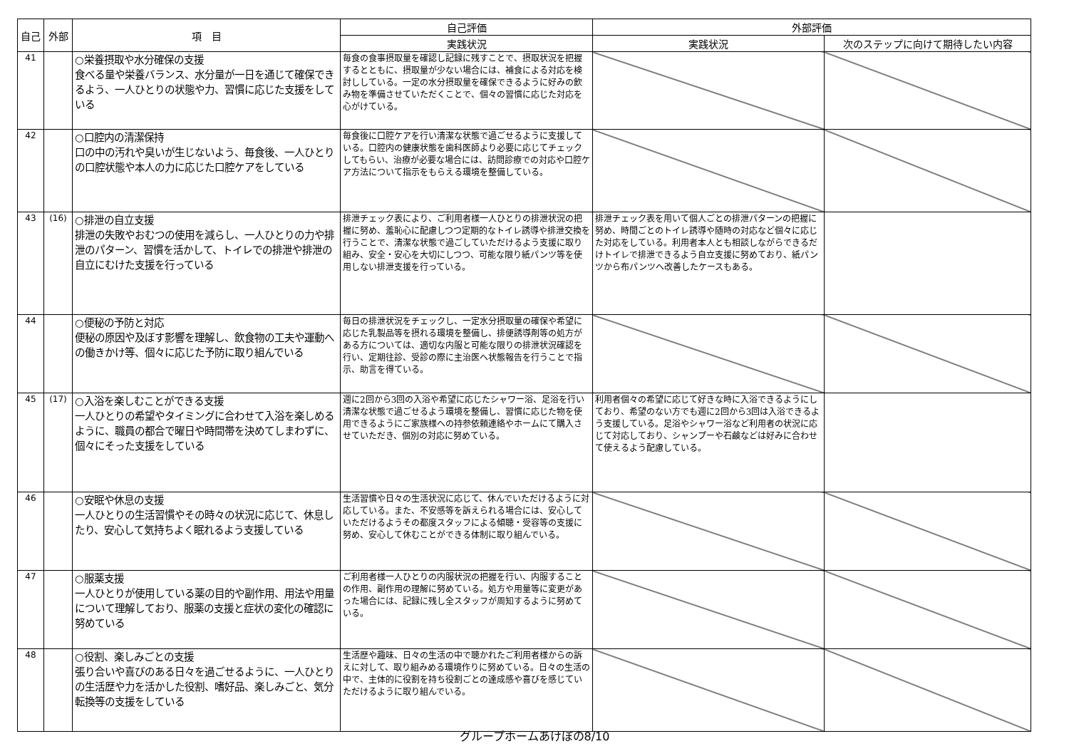| 自己 | 外部 | 項 目 | 自己評価 | 外部評価 | |
| --- | --- | --- | --- | --- | --- |
| | | | 実践状況 | 実践状況 | 次のステップに向けて期待したい内容 |
| 41 | | ○栄養摂取や水分確保の支援 食べる量や栄養バランス、水分量が一日を通じて確保できるよう、一人ひとりの状態や力、習慣に応じた支援をしている | 毎食の食事摂取量を確認し記録に残すことで、摂取状況を把握するとともに、摂取量が少ない場合には、補食による対応を検討ししている。一定の水分摂取量を確保できるように好みの飲み物を準備させていただくことで、個々の習慣に応じた対応を心がけている。 | | |
| 42 | | ○口腔内の清潔保持 口の中の汚れや臭いが生じないよう、毎食後、一人ひとりの口腔状態や本人の力に応じた口腔ケアをしている | 毎食後に口腔ケアを行い清潔な状態で過ごせるように支援している。口腔内の健康状態を歯科医師より必要に応じてチェックしてもらい、治療が必要な場合には、訪問診療での対応や口腔ケア方法について指示をもらえる環境を整備している。 | | |
| 43 | (16) | ○排泄の自立支援 排泄の失敗やおむつの使用を減らし、一人ひとりの力や排泄のパターン、習慣を活かして、トイレでの排泄や排泄の自立にむけた支援を行っている | 排泄チェック表により、ご利用者様一人ひとりの排泄状況の把握に努め、羞恥心に配慮しつつ定期的なトイレ誘導や排泄交換を行うことで、清潔な状態で過ごしていただけるよう支援に取り組み、安全・安心を大切にしつつ、可能な限り紙パンツ等を使用しない排泄支援を行っている。 | 排泄チェック表を用いて個人ごとの排泄パターンの把握に努め、時間ごとのトイレ誘導や随時の対応など個々に応じた対応をしている。利用者本人とも相談しながらできるだけトイレで排泄できるよう自立支援に努めており、紙パンツから布パンツへ改善したケースもある。 | |
| 44 | | ○便秘の予防と対応 便秘の原因や及ぼす影響を理解し、飲食物の工夫や運動への働きかけ等、個々に応じた予防に取り組んでいる | 毎日の排泄状況をチェックし、一定水分摂取量の確保や希望に応じた乳製品等を摂れる環境を整備し、排便誘導剤等の処方がある方については、適切な内服と可能な限りの排泄状況確認を行い、定期往診、受診の際に主治医へ状態報告を行うことで指示、助言を得ている。 | | |
| 45 | (17) | ○入浴を楽しむことができる支援 一人ひとりの希望やタイミングに合わせて入浴を楽しめるように、職員の都合で曜日や時間帯を決めてしまわずに、個々にそった支援をしている | 週に2回から3回の入浴や希望に応じたシャワー浴、足浴を行い清潔な状態で過ごせるよう環境を整備し、習慣に応じた物を使用できるようにご家族様への持参依頼連絡やホームにて購入させていただき、個別の対応に努めている。 | 利用者個々の希望に応じて好きな時に入浴できるようにしており、希望のない方でも週に2回から3回は入浴できるよう支援している。足浴やシャワー浴など利用者の状況に応じて対応しており、シャンプーや石鹸などは好みに合わせて使えるよう配慮している。 | |
| 46 | | ○安眠や休息の支援 一人ひとりの生活習慣やその時々の状況に応じて、休息したり、安心して気持ちよく眠れるよう支援している | 生活習慣や日々の生活状況に応じて、休んでいただけるように対応している。また、不安感等を訴えられる場合には、安心していただけるようその都度スタッフによる傾聴・受容等の支援に努め、安心して休むことができる体制に取り組んでいる。 | | |
| 47 | | ○服薬支援 一人ひとりが使用している薬の目的や副作用、用法や用量について理解しており、服薬の支援と症状の変化の確認に努めている | ご利用者様一人ひとりの内服状況の把握を行い、内服することの作用、副作用の理解に努めている。処方や用量等に変更があった場合には、記録に残し全スタッフが周知するように努めている。 | | |
| 48 | | ○役割、楽しみごとの支援 張り合いや喜びのある日々を過ごせるように、一人ひとりの生活歴や力を活かした役割、嗜好品、楽しみごと、気分転換等の支援をしている | 生活歴や趣味、日々の生活の中で聴かれたご利用者様からの訴えに対して、取り組みめる環境作りに努めている。日々の生活の中で、主体的に役割を持ち役割ごとの達成感や喜びを感じていただけるように取り組んでいる。 | | |
グループホームあけぼの8/10